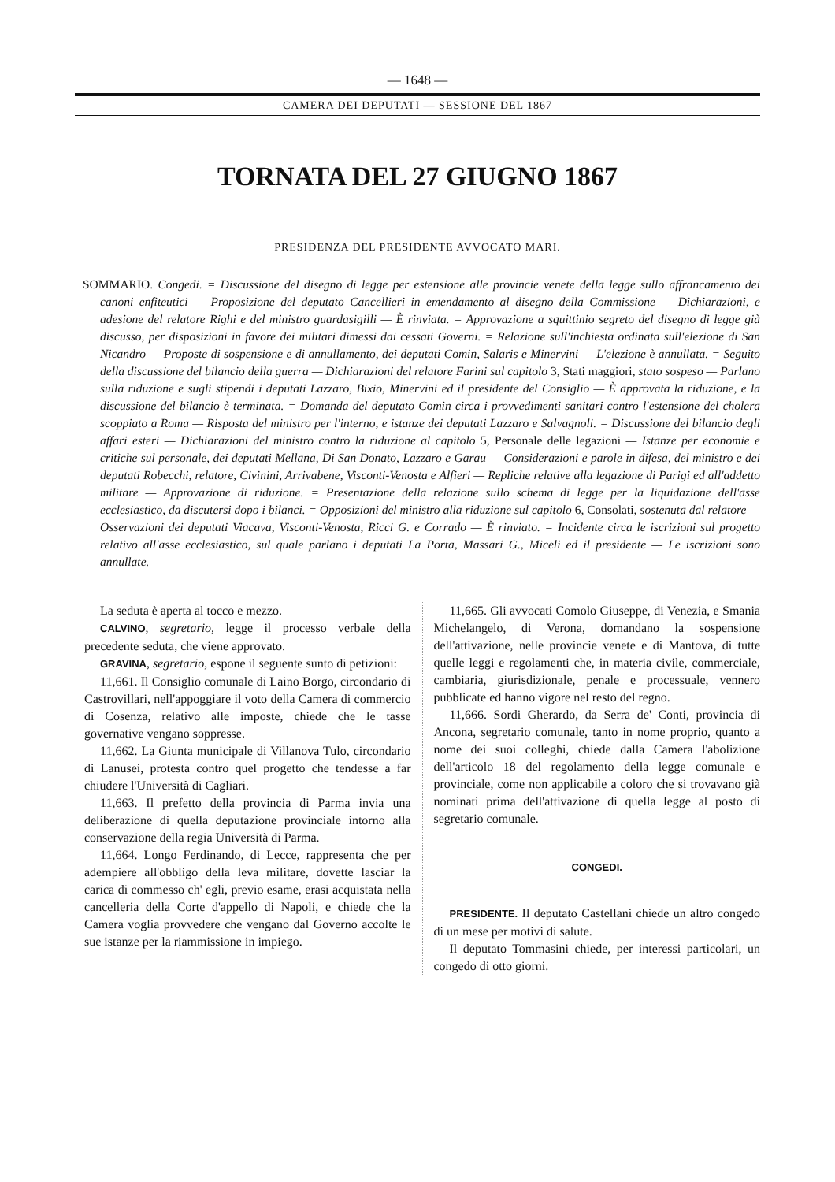— 1648 —
CAMERA DEI DEPUTATI — SESSIONE DEL 1867
TORNATA DEL 27 GIUGNO 1867
PRESIDENZA DEL PRESIDENTE AVVOCATO MARI.
SOMMARIO. Congedi. = Discussione del disegno di legge per estensione alle provincie venete della legge sullo affrancamento dei canoni enfiteutici — Proposizione del deputato Cancellieri in emendamento al disegno della Commissione — Dichiarazioni, e adesione del relatore Righi e del ministro guardasigilli — È rinviata. = Approvazione a squittinio segreto del disegno di legge già discusso, per disposizioni in favore dei militari dimessi dai cessati Governi. = Relazione sull'inchiesta ordinata sull'elezione di San Nicandro — Proposte di sospensione e di annullamento, dei deputati Comin, Salaris e Minervini — L'elezione è annullata. = Seguito della discussione del bilancio della guerra — Dichiarazioni del relatore Farini sul capitolo 3, Stati maggiori, stato sospeso — Parlano sulla riduzione e sugli stipendi i deputati Lazzaro, Bixio, Minervini ed il presidente del Consiglio — È approvata la riduzione, e la discussione del bilancio è terminata. = Domanda del deputato Comin circa i provvedimenti sanitari contro l'estensione del cholera scoppiato a Roma — Risposta del ministro per l'interno, e istanze dei deputati Lazzaro e Salvagnoli. = Discussione del bilancio degli affari esteri — Dichiarazioni del ministro contro la riduzione al capitolo 5, Personale delle legazioni — Istanze per economie e critiche sul personale, dei deputati Mellana, Di San Donato, Lazzaro e Garau — Considerazioni e parole in difesa, del ministro e dei deputati Robecchi, relatore, Civinini, Arrivabene, Visconti-Venosta e Alfieri — Repliche relative alla legazione di Parigi ed all'addetto militare — Approvazione di riduzione. = Presentazione della relazione sullo schema di legge per la liquidazione dell'asse ecclesiastico, da discutersi dopo i bilanci. = Opposizioni del ministro alla riduzione sul capitolo 6, Consolati, sostenuta dal relatore — Osservazioni dei deputati Viacava, Visconti-Venosta, Ricci G. e Corrado — È rinviato. = Incidente circa le iscrizioni sul progetto relativo all'asse ecclesiastico, sul quale parlano i deputati La Porta, Massari G., Miceli ed il presidente — Le iscrizioni sono annullate.
La seduta è aperta al tocco e mezzo.
CALVINO, segretario, legge il processo verbale della precedente seduta, che viene approvato.
GRAVINA, segretario, espone il seguente sunto di petizioni:
11,661. Il Consiglio comunale di Laino Borgo, circondario di Castrovillari, nell'appoggiare il voto della Camera di commercio di Cosenza, relativo alle imposte, chiede che le tasse governative vengano soppresse.
11,662. La Giunta municipale di Villanova Tulo, circondario di Lanusei, protesta contro quel progetto che tendesse a far chiudere l'Università di Cagliari.
11,663. Il prefetto della provincia di Parma invia una deliberazione di quella deputazione provinciale intorno alla conservazione della regia Università di Parma.
11,664. Longo Ferdinando, di Lecce, rappresenta che per adempiere all'obbligo della leva militare, dovette lasciar la carica di commesso ch' egli, previo esame, erasi acquistata nella cancelleria della Corte d'appello di Napoli, e chiede che la Camera voglia provvedere che vengano dal Governo accolte le sue istanze per la riammissione in impiego.
11,665. Gli avvocati Comolo Giuseppe, di Venezia, e Smania Michelangelo, di Verona, domandano la sospensione dell'attivazione, nelle provincie venete e di Mantova, di tutte quelle leggi e regolamenti che, in materia civile, commerciale, cambiaria, giurisdizionale, penale e processuale, vennero pubblicate ed hanno vigore nel resto del regno.
11,666. Sordi Gherardo, da Serra de' Conti, provincia di Ancona, segretario comunale, tanto in nome proprio, quanto a nome dei suoi colleghi, chiede dalla Camera l'abolizione dell'articolo 18 del regolamento della legge comunale e provinciale, come non applicabile a coloro che si trovavano già nominati prima dell'attivazione di quella legge al posto di segretario comunale.
CONGEDI.
PRESIDENTE. Il deputato Castellani chiede un altro congedo di un mese per motivi di salute.
Il deputato Tommasini chiede, per interessi particolari, un congedo di otto giorni.